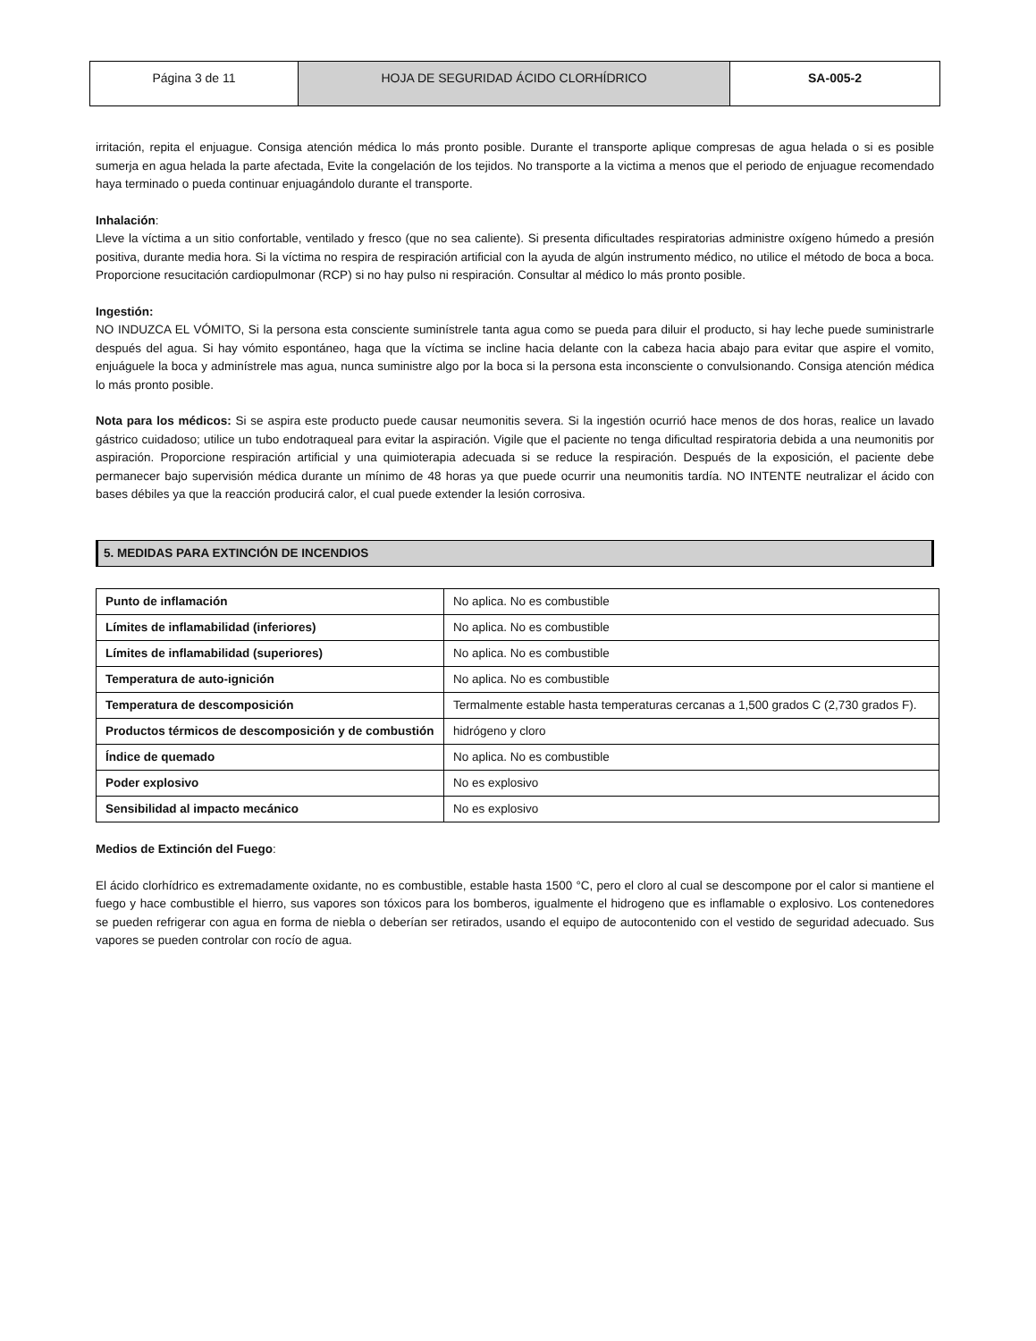| Página 3 de 11 | HOJA DE SEGURIDAD ÁCIDO CLORHÍDRICO | SA-005-2 |
irritación, repita el enjuague. Consiga atención médica lo más pronto posible. Durante el transporte aplique compresas de agua helada o si es posible sumerja en agua helada la parte afectada, Evite la congelación de los tejidos. No transporte a la victima a menos que el periodo de enjuague recomendado haya terminado o pueda continuar enjuagándolo durante el transporte.
Inhalación:
Lleve la víctima a un sitio confortable, ventilado y fresco (que no sea caliente). Si presenta dificultades respiratorias administre oxígeno húmedo a presión positiva, durante media hora. Si la víctima no respira de respiración artificial con la ayuda de algún instrumento médico, no utilice el método de boca a boca. Proporcione resucitación cardiopulmonar (RCP) si no hay pulso ni respiración. Consultar al médico lo más pronto posible.
Ingestión:
NO INDUZCA EL VÓMITO, Si la persona esta consciente suminístrele tanta agua como se pueda para diluir el producto, si hay leche puede suministrarle después del agua. Si hay vómito espontáneo, haga que la víctima se incline hacia delante con la cabeza hacia abajo para evitar que aspire el vomito, enjuáguele la boca y adminístrele mas agua, nunca suministre algo por la boca si la persona esta inconsciente o convulsionando. Consiga atención médica lo más pronto posible.
Nota para los médicos: Si se aspira este producto puede causar neumonitis severa. Si la ingestión ocurrió hace menos de dos horas, realice un lavado gástrico cuidadoso; utilice un tubo endotraqueal para evitar la aspiración. Vigile que el paciente no tenga dificultad respiratoria debida a una neumonitis por aspiración. Proporcione respiración artificial y una quimioterapia adecuada si se reduce la respiración. Después de la exposición, el paciente debe permanecer bajo supervisión médica durante un mínimo de 48 horas ya que puede ocurrir una neumonitis tardía. NO INTENTE neutralizar el ácido con bases débiles ya que la reacción producirá calor, el cual puede extender la lesión corrosiva.
5. MEDIDAS PARA EXTINCIÓN DE INCENDIOS
| Punto de inflamación | No aplica. No es combustible |
| Límites de inflamabilidad (inferiores) | No aplica. No es combustible |
| Límites de inflamabilidad (superiores) | No aplica. No es combustible |
| Temperatura de auto-ignición | No aplica. No es combustible |
| Temperatura de descomposición | Termalmente estable hasta temperaturas cercanas a 1,500 grados C (2,730 grados F). |
| Productos térmicos de descomposición y de combustión | hidrógeno y cloro |
| Índice de quemado | No aplica. No es combustible |
| Poder explosivo | No es explosivo |
| Sensibilidad al impacto mecánico | No es explosivo |
Medios de Extinción del Fuego:
El ácido clorhídrico es extremadamente oxidante, no es combustible, estable hasta 1500 °C, pero el cloro al cual se descompone por el calor si mantiene el fuego y hace combustible el hierro, sus vapores son tóxicos para los bomberos, igualmente el hidrogeno que es inflamable o explosivo. Los contenedores se pueden refrigerar con agua en forma de niebla o deberían ser retirados, usando el equipo de autocontenido con el vestido de seguridad adecuado. Sus vapores se pueden controlar con rocío de agua.